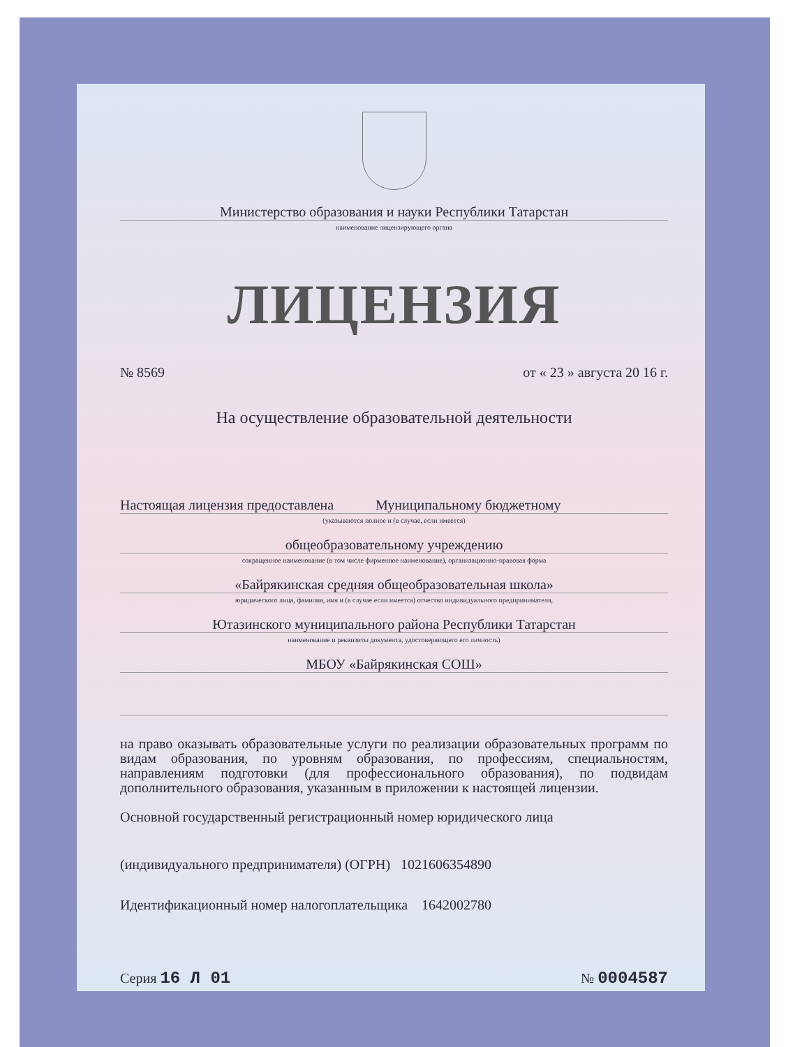Министерство образования и науки Республики Татарстан
наименование лицензирующего органа
ЛИЦЕНЗИЯ
№ 8569 от « 23 » августа 20 16 г.
На осуществление образовательной деятельности
Настоящая лицензия предоставлена Муниципальному бюджетному
(указываются полное и (в случае, если имеется)
общеобразовательному учреждению
сокращенное наименование (в том числе фирменное наименование), организационно-правовая форма
«Байрякинская средняя общеобразовательная школа»
юридического лица, фамилия, имя и (в случае если имеется) отчество индивидуального предпринимателя,
Ютазинского муниципального района Республики Татарстан
наименование и реквизиты документа, удостоверяющего его личность)
МБОУ «Байрякинская СОШ»
на право оказывать образовательные услуги по реализации образовательных программ по видам образования, по уровням образования, по профессиям, специальностям, направлениям подготовки (для профессионального образования), по подвидам дополнительного образования, указанным в приложении к настоящей лицензии.
Основной государственный регистрационный номер юридического лица
(индивидуального предпринимателя) (ОГРН) 1021606354890
Идентификационный номер налогоплательщика 1642002780
Серия 16 Л 01 № 0004587